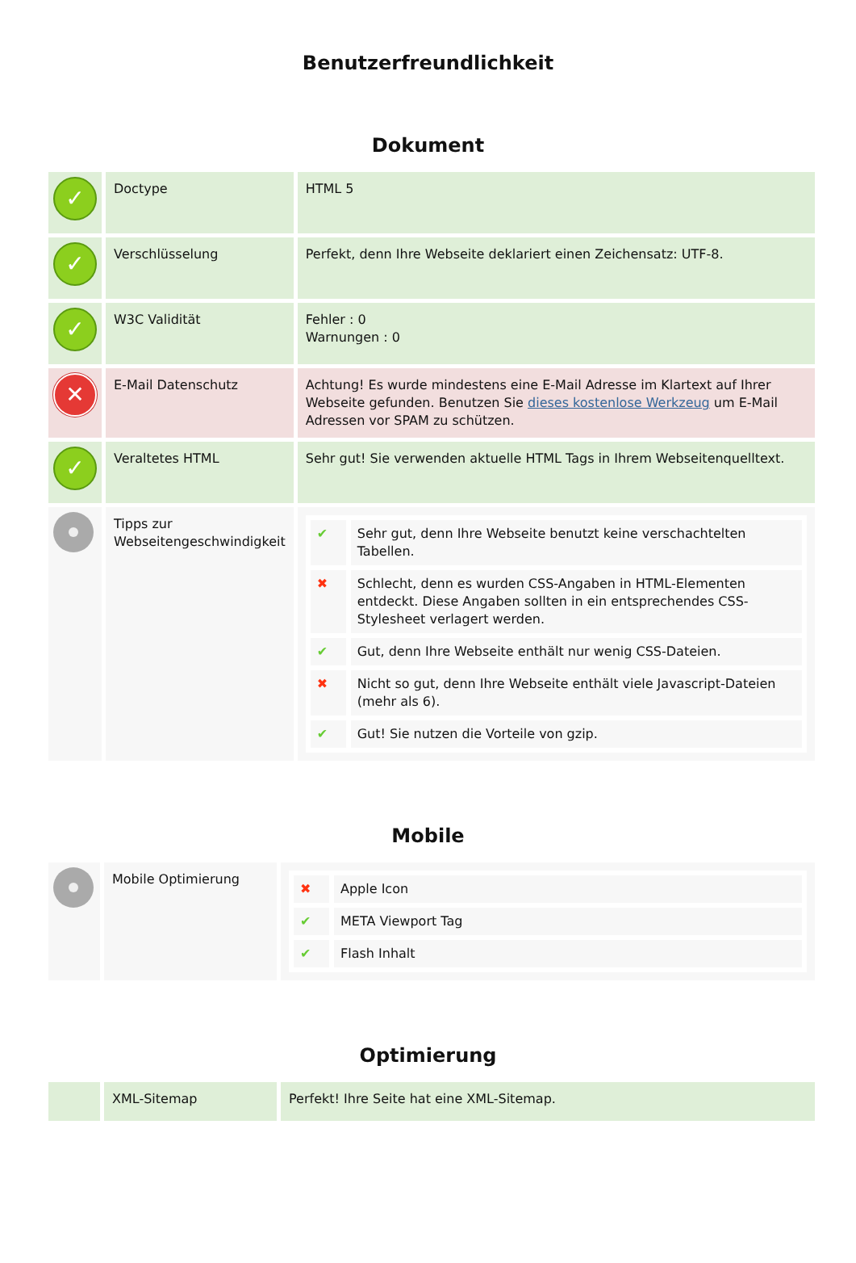Benutzerfreundlichkeit
Dokument
| ✓ | Doctype | HTML 5 |
| ✓ | Verschlüsselung | Perfekt, denn Ihre Webseite deklariert einen Zeichensatz: UTF-8. |
| ✓ | W3C Validität | Fehler : 0 Warnungen : 0 |
| ✕ | E-Mail Datenschutz | Achtung! Es wurde mindestens eine E-Mail Adresse im Klartext auf Ihrer Webseite gefunden. Benutzen Sie dieses kostenlose Werkzeug um E-Mail Adressen vor SPAM zu schützen. |
| ✓ | Veraltetes HTML | Sehr gut! Sie verwenden aktuelle HTML Tags in Ihrem Webseitenquelltext. |
| | Tipps zur Webseitengeschwindigkeit | / ✔ / Sehr gut, denn Ihre Webseite benutzt keine verschachtelten Tabellen. / / ✖ / Schlecht, denn es wurden CSS-Angaben in HTML-Elementen entdeckt. Diese Angaben sollten in ein entsprechendes CSS-Stylesheet verlagert werden. / / ✔ / Gut, denn Ihre Webseite enthält nur wenig CSS-Dateien. / / ✖ / Nicht so gut, denn Ihre Webseite enthält viele Javascript-Dateien (mehr als 6). / / ✔ / Gut! Sie nutzen die Vorteile von gzip. / |
Mobile
| | Mobile Optimierung | / ✖ / Apple Icon / / ✔ / META Viewport Tag / / ✔ / Flash Inhalt / |
Optimierung
| | XML-Sitemap | Perfekt! Ihre Seite hat eine XML-Sitemap. |